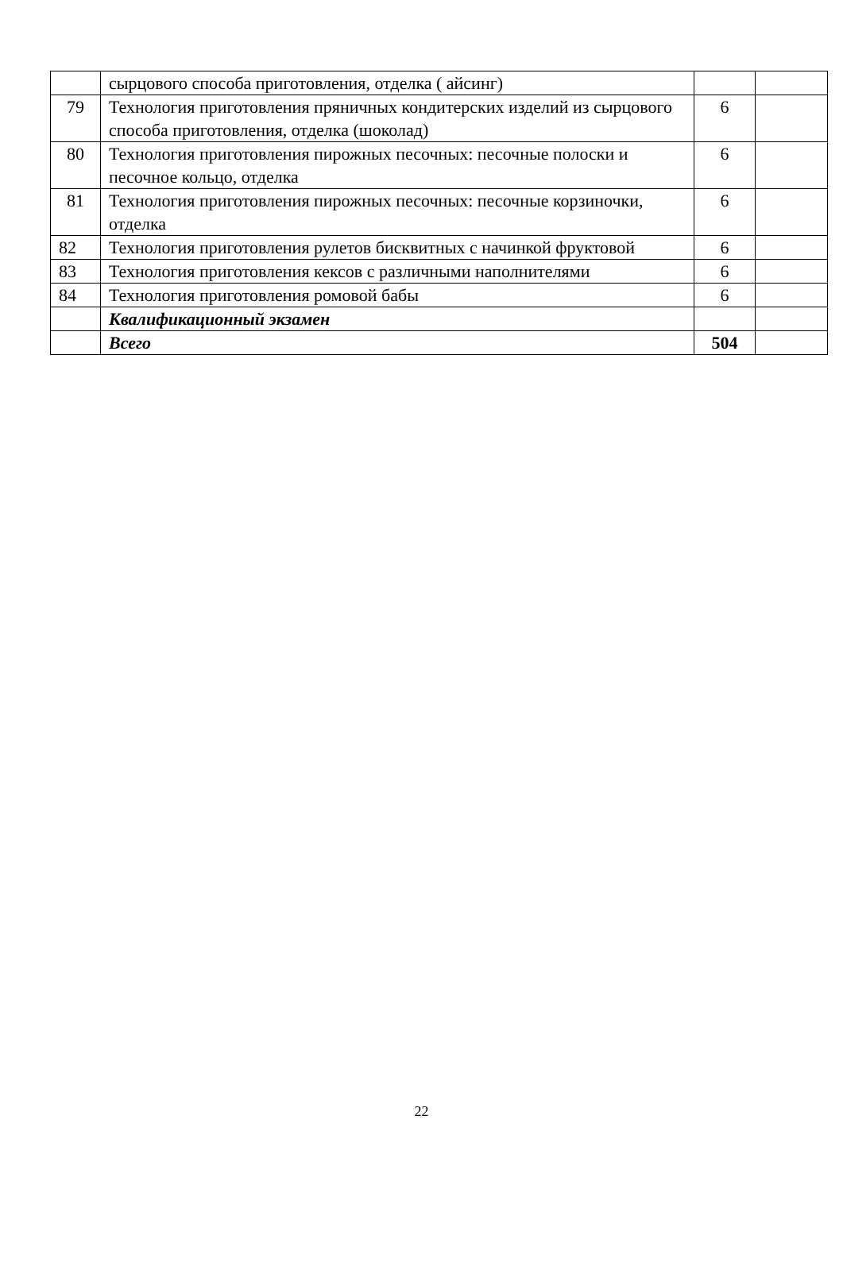| | сырцового способа приготовления, отделка ( айсинг) | | |
| 79 | Технология приготовления пряничных кондитерских изделий из сырцового способа приготовления, отделка (шоколад) | 6 | |
| 80 | Технология приготовления пирожных песочных: песочные полоски и песочное кольцо, отделка | 6 | |
| 81 | Технология приготовления пирожных песочных: песочные корзиночки, отделка | 6 | |
| 82 | Технология приготовления рулетов бисквитных с начинкой фруктовой | 6 | |
| 83 | Технология приготовления кексов с различными наполнителями | 6 | |
| 84 | Технология приготовления ромовой бабы | 6 | |
| | Квалификационный экзамен | | |
| | Всего | 504 | |
22